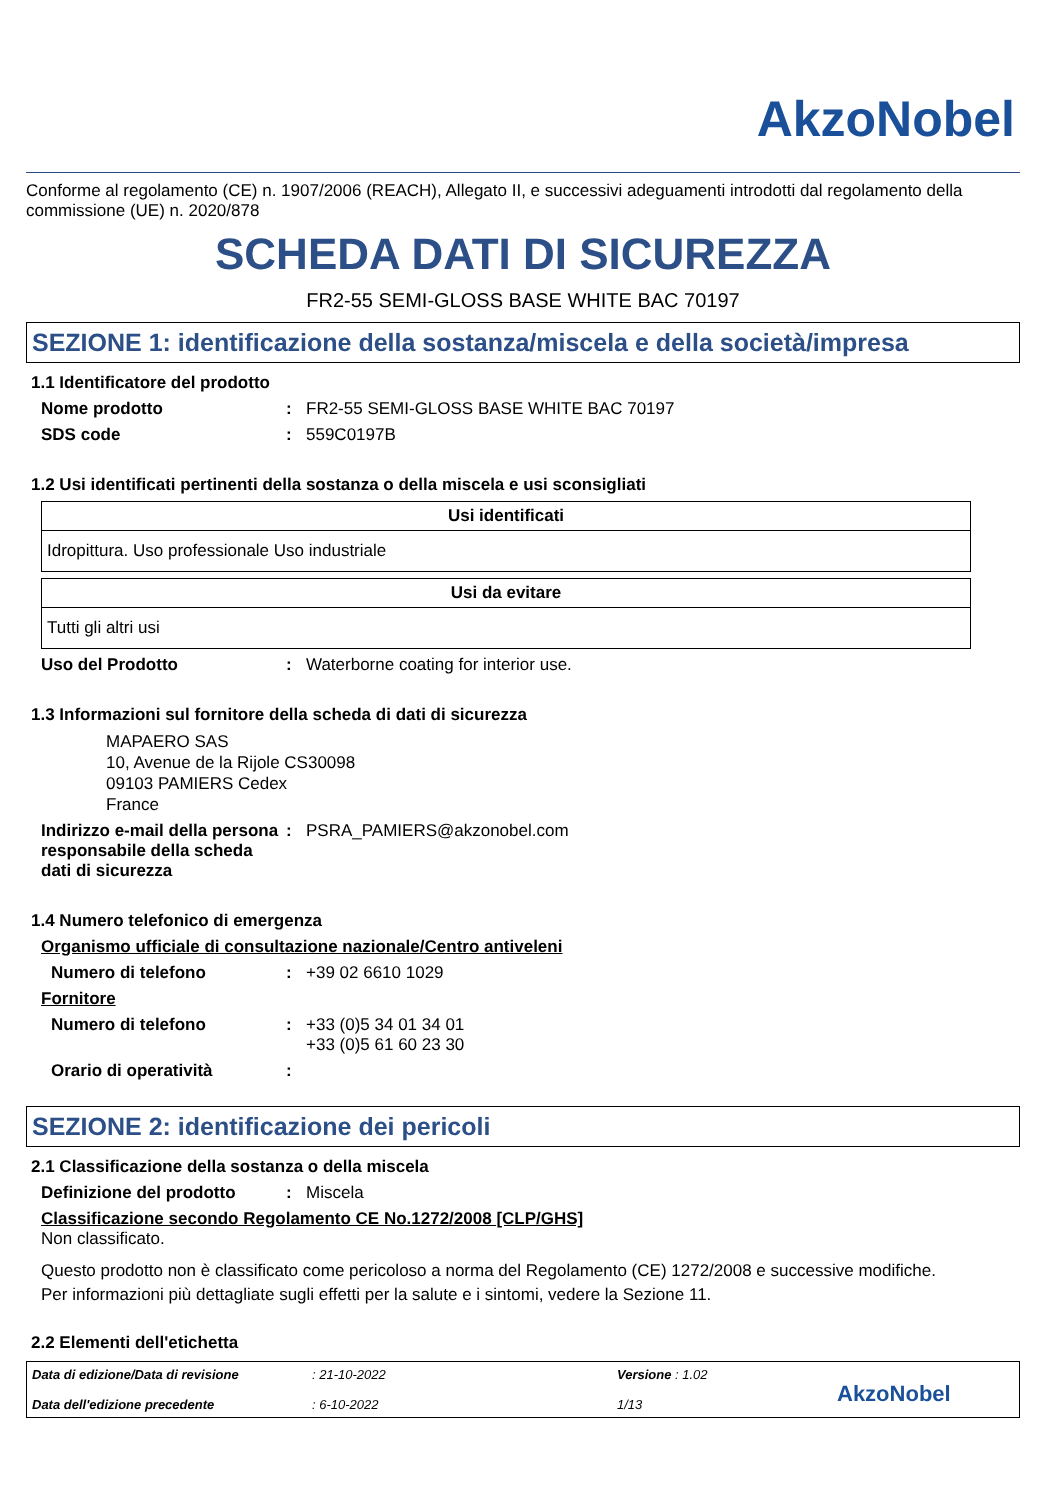AkzoNobel
Conforme al regolamento (CE) n. 1907/2006 (REACH), Allegato II, e successivi adeguamenti introdotti dal regolamento della commissione (UE) n. 2020/878
SCHEDA DATI DI SICUREZZA
FR2-55 SEMI-GLOSS BASE WHITE BAC 70197
SEZIONE 1: identificazione della sostanza/miscela e della società/impresa
1.1 Identificatore del prodotto
Nome prodotto: FR2-55 SEMI-GLOSS BASE WHITE BAC 70197
SDS code: 559C0197B
1.2 Usi identificati pertinenti della sostanza o della miscela e usi sconsigliati
| Usi identificati |
| --- |
| Idropittura. Uso professionale Uso industriale |
| Usi da evitare |
| --- |
| Tutti gli altri usi |
Uso del Prodotto: Waterborne coating for interior use.
1.3 Informazioni sul fornitore della scheda di dati di sicurezza
MAPAERO SAS
10, Avenue de la Rijole CS30098
09103 PAMIERS Cedex
France
Indirizzo e-mail della persona responsabile della scheda dati di sicurezza: PSRA_PAMIERS@akzonobel.com
1.4 Numero telefonico di emergenza
Organismo ufficiale di consultazione nazionale/Centro antiveleni
Numero di telefono: +39 02 6610 1029
Fornitore
Numero di telefono: +33 (0)5 34 01 34 01
+33 (0)5 61 60 23 30
Orario di operatività:
SEZIONE 2: identificazione dei pericoli
2.1 Classificazione della sostanza o della miscela
Definizione del prodotto: Miscela
Classificazione secondo Regolamento CE No.1272/2008 [CLP/GHS]
Non classificato.
Questo prodotto non è classificato come pericoloso a norma del Regolamento (CE) 1272/2008 e successive modifiche.
Per informazioni più dettagliate sugli effetti per la salute e i sintomi, vedere la Sezione 11.
2.2 Elementi dell'etichetta
Data di edizione/Data di revisione
Data dell'edizione precedente
: 21-10-2022
: 6-10-2022
Versione : 1.02
1/13
AkzoNobel